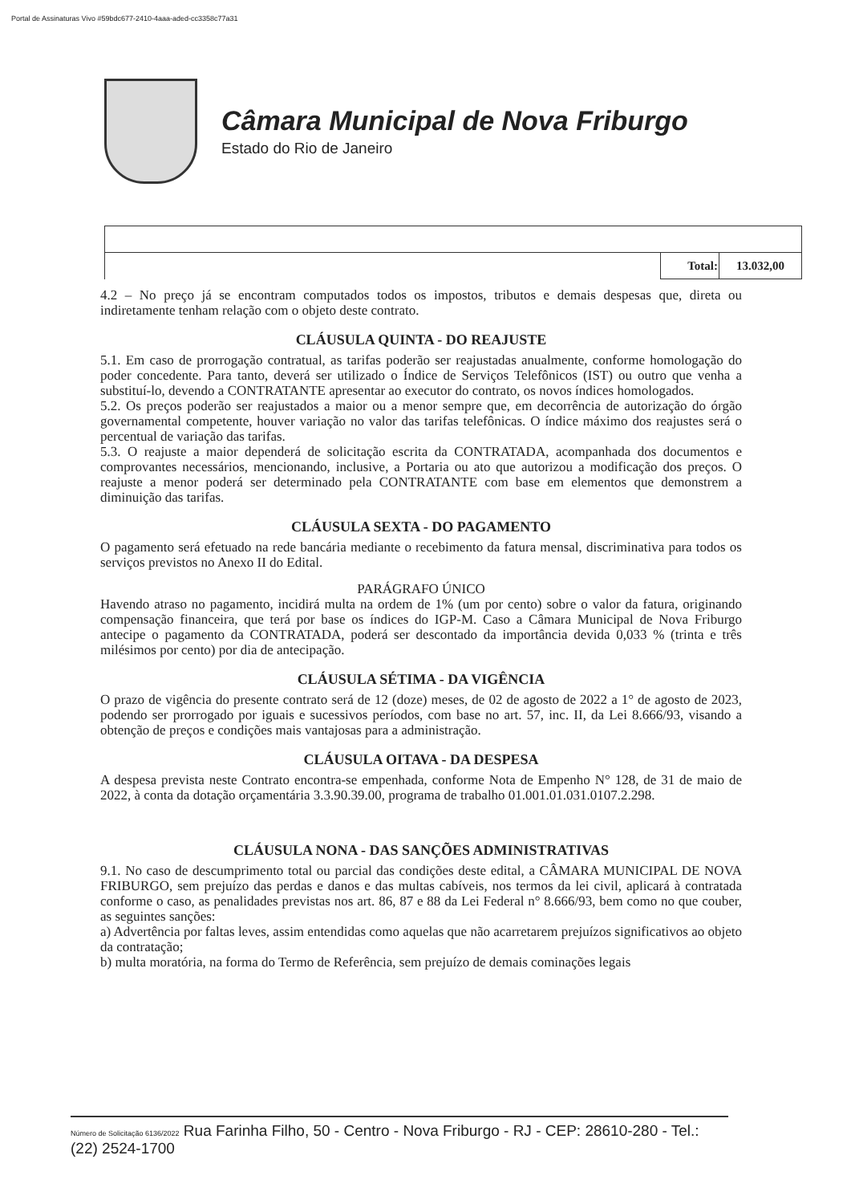Portal de Assinaturas Vivo #59bdc677-2410-4aaa-aded-cc3358c77a31
Câmara Municipal de Nova Friburgo
Estado do Rio de Janeiro
| | Total: | 13.032,00 |
4.2 – No preço já se encontram computados todos os impostos, tributos e demais despesas que, direta ou indiretamente tenham relação com o objeto deste contrato.
CLÁUSULA QUINTA - DO REAJUSTE
5.1. Em caso de prorrogação contratual, as tarifas poderão ser reajustadas anualmente, conforme homologação do poder concedente. Para tanto, deverá ser utilizado o Índice de Serviços Telefônicos (IST) ou outro que venha a substituí-lo, devendo a CONTRATANTE apresentar ao executor do contrato, os novos índices homologados.
5.2. Os preços poderão ser reajustados a maior ou a menor sempre que, em decorrência de autorização do órgão governamental competente, houver variação no valor das tarifas telefônicas. O índice máximo dos reajustes será o percentual de variação das tarifas.
5.3. O reajuste a maior dependerá de solicitação escrita da CONTRATADA, acompanhada dos documentos e comprovantes necessários, mencionando, inclusive, a Portaria ou ato que autorizou a modificação dos preços. O reajuste a menor poderá ser determinado pela CONTRATANTE com base em elementos que demonstrem a diminuição das tarifas.
CLÁUSULA SEXTA - DO PAGAMENTO
O pagamento será efetuado na rede bancária mediante o recebimento da fatura mensal, discriminativa para todos os serviços previstos no Anexo II do Edital.
PARÁGRAFO ÚNICO
Havendo atraso no pagamento, incidirá multa na ordem de 1% (um por cento) sobre o valor da fatura, originando compensação financeira, que terá por base os índices do IGP-M. Caso a Câmara Municipal de Nova Friburgo antecipe o pagamento da CONTRATADA, poderá ser descontado da importância devida 0,033 % (trinta e três milésimos por cento) por dia de antecipação.
CLÁUSULA SÉTIMA - DA VIGÊNCIA
O prazo de vigência do presente contrato será de 12 (doze) meses, de 02 de agosto de 2022 a 1° de agosto de 2023, podendo ser prorrogado por iguais e sucessivos períodos, com base no art. 57, inc. II, da Lei 8.666/93, visando a obtenção de preços e condições mais vantajosas para a administração.
CLÁUSULA OITAVA - DA DESPESA
A despesa prevista neste Contrato encontra-se empenhada, conforme Nota de Empenho N° 128, de 31 de maio de 2022, à conta da dotação orçamentária 3.3.90.39.00, programa de trabalho 01.001.01.031.0107.2.298.
CLÁUSULA NONA - DAS SANÇÕES ADMINISTRATIVAS
9.1. No caso de descumprimento total ou parcial das condições deste edital, a CÂMARA MUNICIPAL DE NOVA FRIBURGO, sem prejuízo das perdas e danos e das multas cabíveis, nos termos da lei civil, aplicará à contratada conforme o caso, as penalidades previstas nos art. 86, 87 e 88 da Lei Federal n° 8.666/93, bem como no que couber, as seguintes sanções:
a) Advertência por faltas leves, assim entendidas como aquelas que não acarretarem prejuízos significativos ao objeto da contratação;
b) multa moratória, na forma do Termo de Referência, sem prejuízo de demais cominações legais
Número de Solicitação 6136/2022 Rua Farinha Filho, 50 - Centro - Nova Friburgo - RJ - CEP: 28610-280 - Tel.: (22) 2524-1700